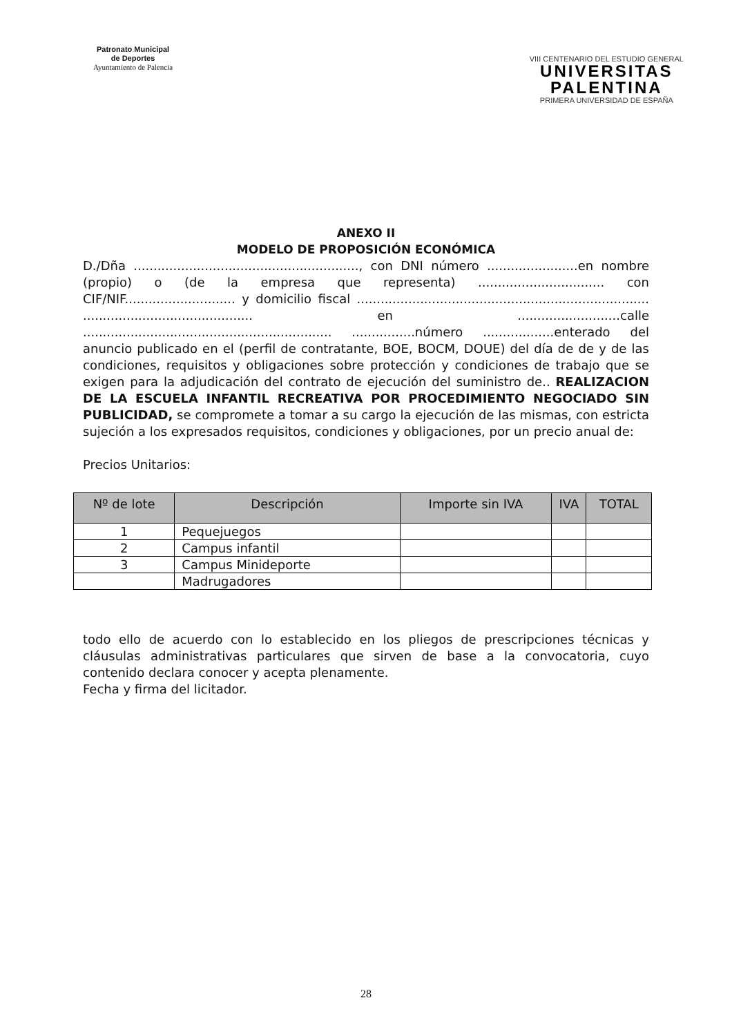Patronato Municipal
de Deportes
Ayuntamiento de Palencia
VIII CENTENARIO DEL ESTUDIO GENERAL
UNIVERSITAS
PALENTINA
PRIMERA UNIVERSIDAD DE ESPAÑA
ANEXO II
MODELO DE PROPOSICIÓN ECONÓMICA
D./Dña ........................................................., con DNI número .......................en nombre (propio) o (de la empresa que representa) ................................ con CIF/NIF............................ y domicilio fiscal .......................................................................... ........................................... en ..........................calle ............................................................... ................número ..................enterado del anuncio publicado en el (perfil de contratante, BOE, BOCM, DOUE) del día de de y de las condiciones, requisitos y obligaciones sobre protección y condiciones de trabajo que se exigen para la adjudicación del contrato de ejecución del suministro de.. REALIZACION DE LA ESCUELA INFANTIL RECREATIVA POR PROCEDIMIENTO NEGOCIADO SIN PUBLICIDAD, se compromete a tomar a su cargo la ejecución de las mismas, con estricta sujeción a los expresados requisitos, condiciones y obligaciones, por un precio anual de:
Precios Unitarios:
| Nº de lote | Descripción | Importe sin IVA | IVA | TOTAL |
| --- | --- | --- | --- | --- |
| 1 | Pequejuegos | | | |
| 2 | Campus infantil | | | |
| 3 | Campus Minideporte | | | |
| | Madrugadores | | | |
todo ello de acuerdo con lo establecido en los pliegos de prescripciones técnicas y cláusulas administrativas particulares que sirven de base a la convocatoria, cuyo contenido declara conocer y acepta plenamente.
Fecha y firma del licitador.
28